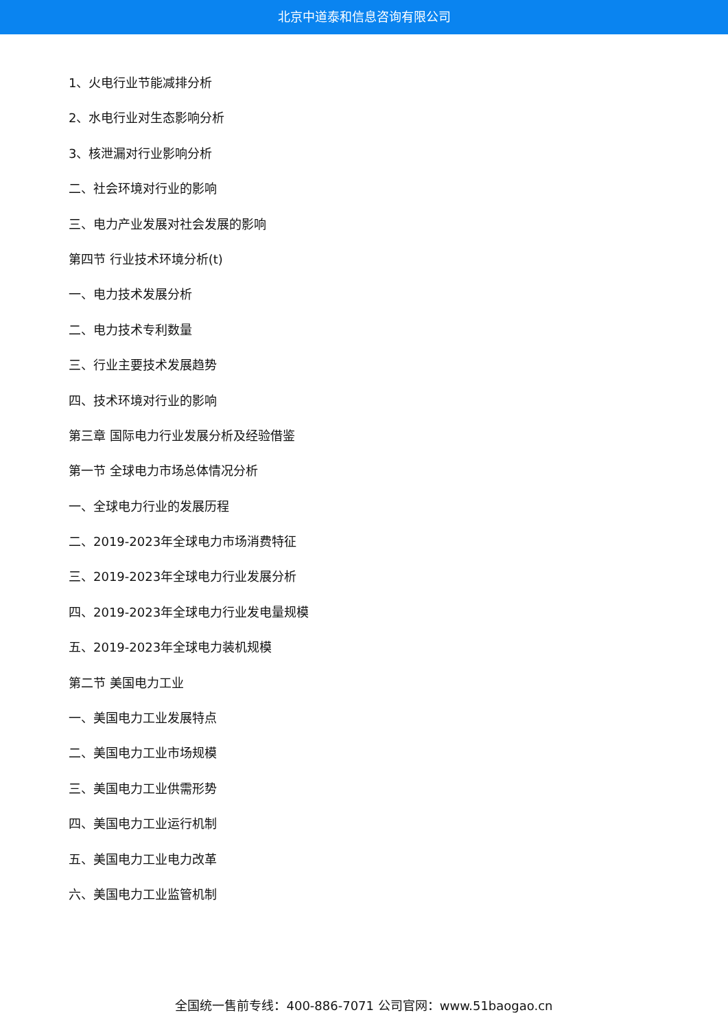北京中道泰和信息咨询有限公司
1、火电行业节能减排分析
2、水电行业对生态影响分析
3、核泄漏对行业影响分析
二、社会环境对行业的影响
三、电力产业发展对社会发展的影响
第四节 行业技术环境分析(t)
一、电力技术发展分析
二、电力技术专利数量
三、行业主要技术发展趋势
四、技术环境对行业的影响
第三章 国际电力行业发展分析及经验借鉴
第一节 全球电力市场总体情况分析
一、全球电力行业的发展历程
二、2019-2023年全球电力市场消费特征
三、2019-2023年全球电力行业发展分析
四、2019-2023年全球电力行业发电量规模
五、2019-2023年全球电力装机规模
第二节 美国电力工业
一、美国电力工业发展特点
二、美国电力工业市场规模
三、美国电力工业供需形势
四、美国电力工业运行机制
五、美国电力工业电力改革
六、美国电力工业监管机制
全国统一售前专线：400-886-7071 公司官网：www.51baogao.cn